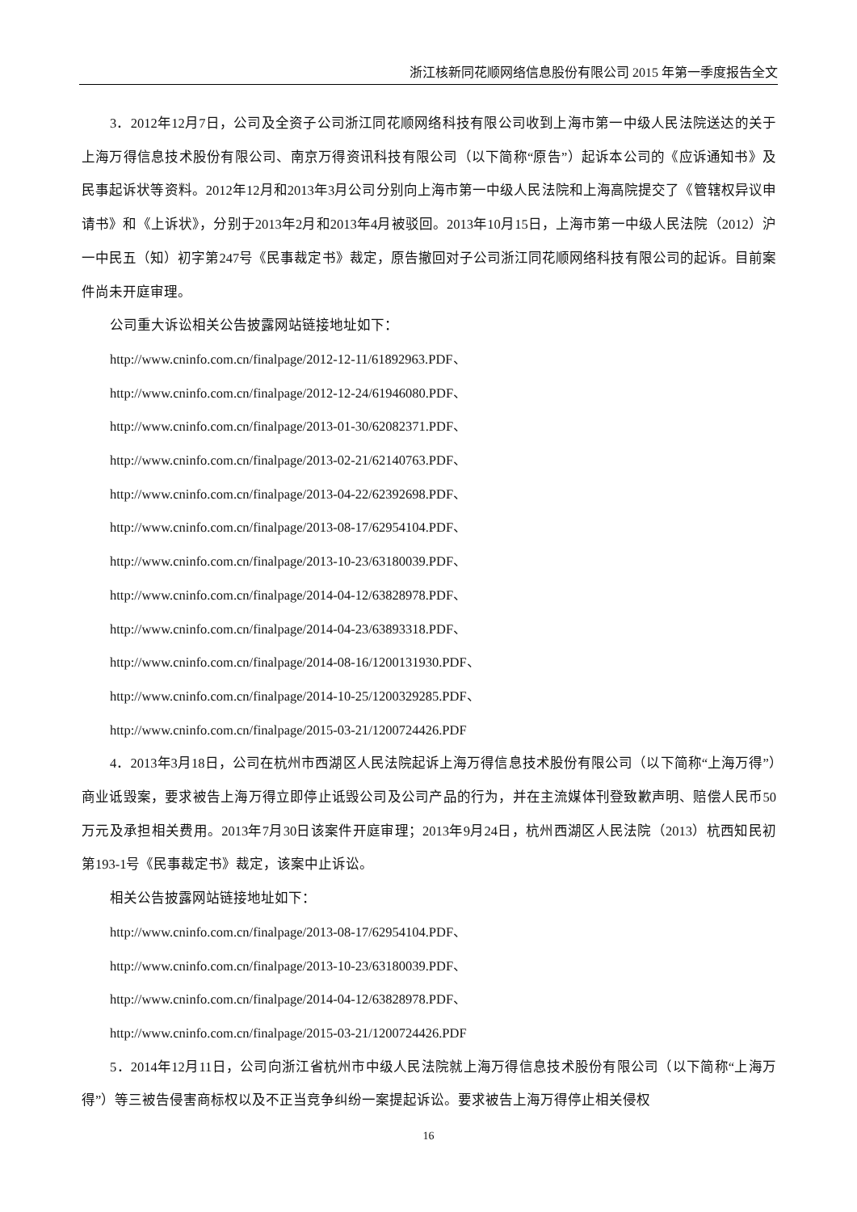浙江核新同花顺网络信息股份有限公司 2015 年第一季度报告全文
3．2012年12月7日，公司及全资子公司浙江同花顺网络科技有限公司收到上海市第一中级人民法院送达的关于上海万得信息技术股份有限公司、南京万得资讯科技有限公司（以下简称“原告”）起诉本公司的《应诉通知书》及民事起诉状等资料。2012年12月和2013年3月公司分别向上海市第一中级人民法院和上海高院提交了《管辖权异议申请书》和《上诉状》，分别于2013年2月和2013年4月被驳回。2013年10月15日，上海市第一中级人民法院（2012）沪一中民五（知）初字第247号《民事裁定书》裁定，原告撤回对子公司浙江同花顺网络科技有限公司的起诉。目前案件尚未开庭审理。
公司重大诉讼相关公告披露网站链接地址如下：
http://www.cninfo.com.cn/finalpage/2012-12-11/61892963.PDF、
http://www.cninfo.com.cn/finalpage/2012-12-24/61946080.PDF、
http://www.cninfo.com.cn/finalpage/2013-01-30/62082371.PDF、
http://www.cninfo.com.cn/finalpage/2013-02-21/62140763.PDF、
http://www.cninfo.com.cn/finalpage/2013-04-22/62392698.PDF、
http://www.cninfo.com.cn/finalpage/2013-08-17/62954104.PDF、
http://www.cninfo.com.cn/finalpage/2013-10-23/63180039.PDF、
http://www.cninfo.com.cn/finalpage/2014-04-12/63828978.PDF、
http://www.cninfo.com.cn/finalpage/2014-04-23/63893318.PDF、
http://www.cninfo.com.cn/finalpage/2014-08-16/1200131930.PDF、
http://www.cninfo.com.cn/finalpage/2014-10-25/1200329285.PDF、
http://www.cninfo.com.cn/finalpage/2015-03-21/1200724426.PDF
4．2013年3月18日，公司在杭州市西湖区人民法院起诉上海万得信息技术股份有限公司（以下简称“上海万得”）商业诋毁案，要求被告上海万得立即停止诋毁公司及公司产品的行为，并在主流媒体刊登致歉声明、赔偿人民币50万元及承担相关费用。2013年7月30日该案件开庭审理；2013年9月24日，杭州西湖区人民法院（2013）杭西知民初第193-1号《民事裁定书》裁定，该案中止诉讼。
相关公告披露网站链接地址如下：
http://www.cninfo.com.cn/finalpage/2013-08-17/62954104.PDF、
http://www.cninfo.com.cn/finalpage/2013-10-23/63180039.PDF、
http://www.cninfo.com.cn/finalpage/2014-04-12/63828978.PDF、
http://www.cninfo.com.cn/finalpage/2015-03-21/1200724426.PDF
5．2014年12月11日，公司向浙江省杭州市中级人民法院就上海万得信息技术股份有限公司（以下简称“上海万得”）等三被告侵害商标权以及不正当竞争纠纷一案提起诉讼。要求被告上海万得停止相关侵权
16